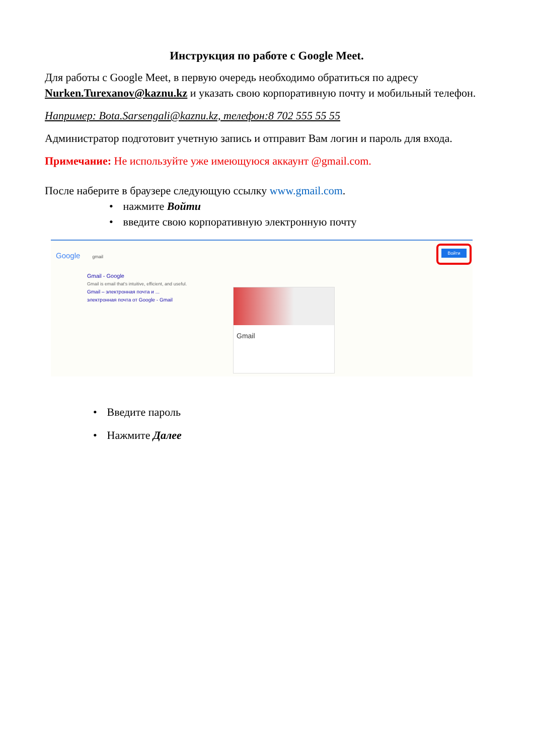Инструкция по работе с Google Meet.
Для работы с Google Meet, в первую очередь необходимо обратиться по адресу Nurken.Turexanov@kaznu.kz и указать свою корпоративную почту и мобильный телефон.
Например: Bota.Sarsengali@kaznu.kz, телефон:8 702 555 55 55
Администратор подготовит учетную запись и отправит Вам логин и пароль для входа.
Примечание: Не используйте уже имеющуюся аккаунт @gmail.com.
После наберите в браузере следующую ссылку www.gmail.com.
• нажмите Войти
• введите свою корпоративную электронную почту
Google gmail
Войти
Gmail - Google
Gmail is email that's intuitive, efficient, and useful.
Gmail – электронная почта и ...
электронная почта от Google - Gmail
Gmail
• Введите пароль
• Нажмите Далее